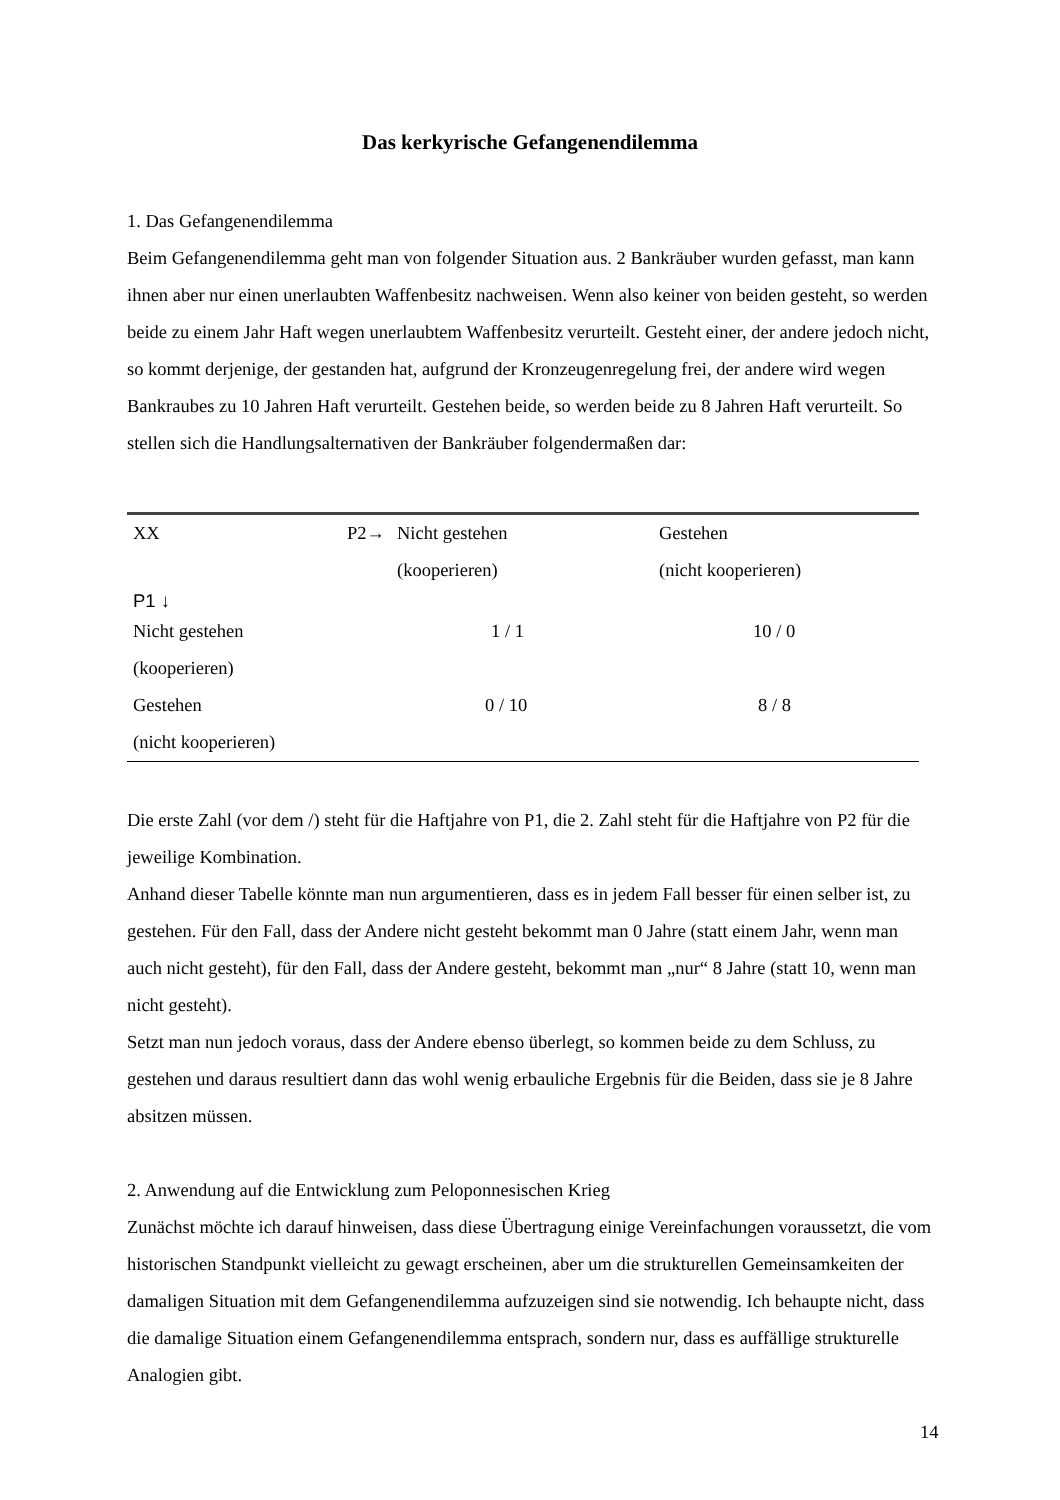Das kerkyrische Gefangenendilemma
1. Das Gefangenendilemma
Beim Gefangenendilemma geht man von folgender Situation aus. 2 Bankräuber wurden gefasst, man kann ihnen aber nur einen unerlaubten Waffenbesitz nachweisen. Wenn also keiner von beiden gesteht, so werden beide zu einem Jahr Haft wegen unerlaubtem Waffenbesitz verurteilt. Gesteht einer, der andere jedoch nicht, so kommt derjenige, der gestanden hat, aufgrund der Kronzeugenregelung frei, der andere wird wegen Bankraubes zu 10 Jahren Haft verurteilt. Gestehen beide, so werden beide zu 8 Jahren Haft verurteilt. So stellen sich die Handlungsalternativen der Bankräuber folgendermaßen dar:
| XX | P2→ | Nicht gestehen (kooperieren) | Gestehen (nicht kooperieren) |
| P1 ↓ | | | |
| Nicht gestehen (kooperieren) | | 1 / 1 | 10 / 0 |
| Gestehen (nicht kooperieren) | | 0 / 10 | 8 / 8 |
Die erste Zahl (vor dem /) steht für die Haftjahre von P1, die 2. Zahl steht für die Haftjahre von P2 für die jeweilige Kombination.
Anhand dieser Tabelle könnte man nun argumentieren, dass es in jedem Fall besser für einen selber ist, zu gestehen. Für den Fall, dass der Andere nicht gesteht bekommt man 0 Jahre (statt einem Jahr, wenn man auch nicht gesteht), für den Fall, dass der Andere gesteht, bekommt man „nur“ 8 Jahre (statt 10, wenn man nicht gesteht).
Setzt man nun jedoch voraus, dass der Andere ebenso überlegt, so kommen beide zu dem Schluss, zu gestehen und daraus resultiert dann das wohl wenig erbauliche Ergebnis für die Beiden, dass sie je 8 Jahre absitzen müssen.
2. Anwendung auf die Entwicklung zum Peloponnesischen Krieg
Zunächst möchte ich darauf hinweisen, dass diese Übertragung einige Vereinfachungen voraussetzt, die vom historischen Standpunkt vielleicht zu gewagt erscheinen, aber um die strukturellen Gemeinsamkeiten der damaligen Situation mit dem Gefangenendilemma aufzuzeigen sind sie notwendig. Ich behaupte nicht, dass die damalige Situation einem Gefangenendilemma entsprach, sondern nur, dass es auffällige strukturelle Analogien gibt.
14